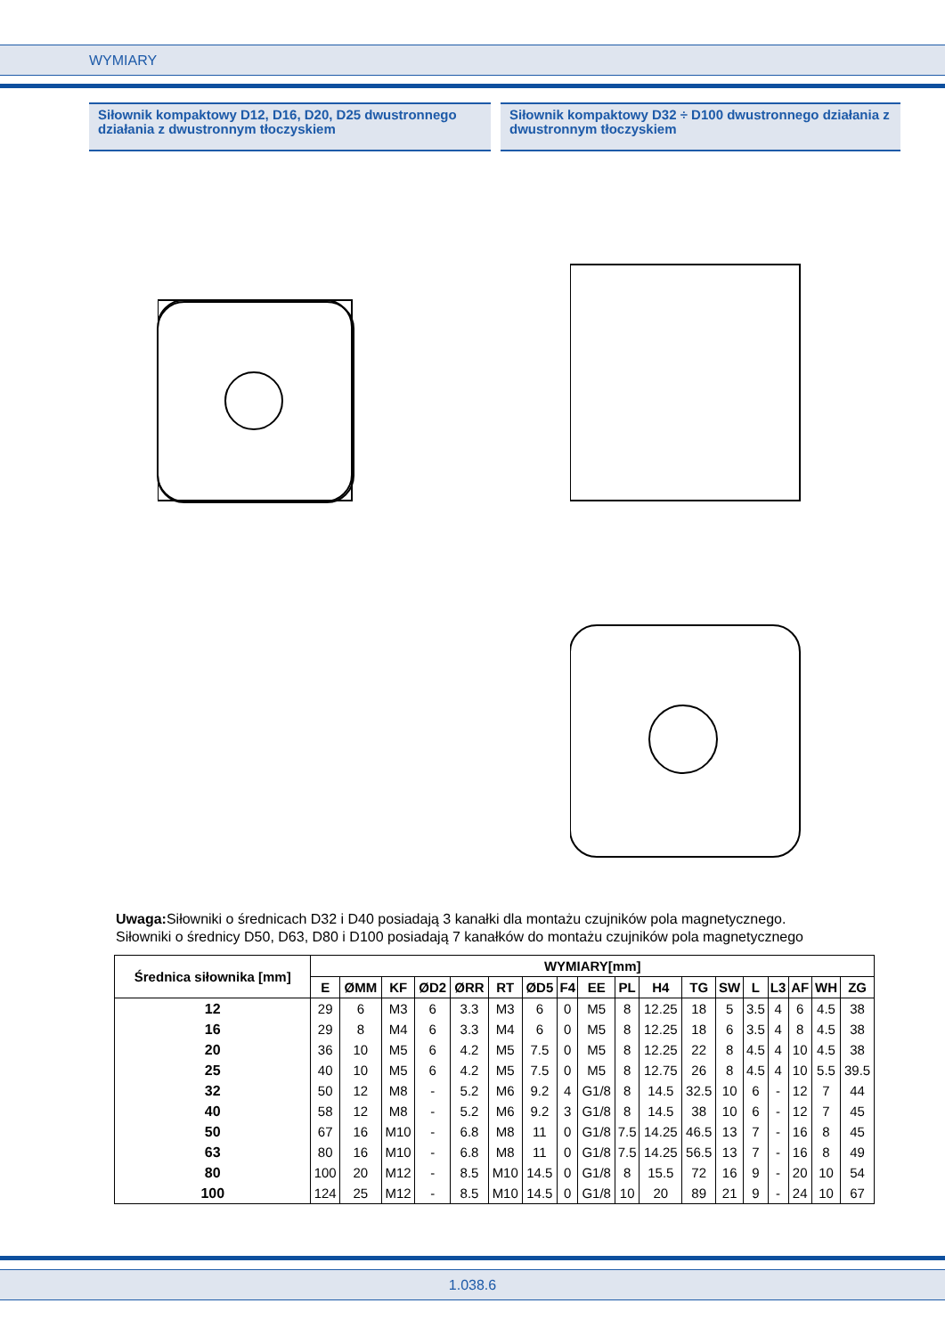WYMIARY
Siłownik kompaktowy D12, D16, D20, D25 dwustronnego działania z dwustronnym tłoczyskiem
Siłownik kompaktowy D32 ÷ D100 dwustronnego działania z dwustronnym tłoczyskiem
Uwaga: Siłowniki o średnicach D32 i D40 posiadają 3 kanałki dla montażu czujników pola magnetycznego.
Siłowniki o średnicy D50, D63, D80 i D100 posiadają 7 kanałków do montażu czujników pola magnetycznego
| Średnica siłownika [mm] | WYMIARY[mm] | | | | | | | | | | | | | | | | | |
| --- | --- | --- | --- | --- | --- | --- | --- | --- | --- | --- | --- | --- | --- | --- | --- | --- | --- | --- |
| | E | ØMM | KF | ØD2 | ØRR | RT | ØD5 | F4 | EE | PL | H4 | TG | SW | L | L3 | AF | WH | ZG |
| 12 | 29 | 6 | M3 | 6 | 3.3 | M3 | 6 | 0 | M5 | 8 | 12.25 | 18 | 5 | 3.5 | 4 | 6 | 4.5 | 38 |
| 16 | 29 | 8 | M4 | 6 | 3.3 | M4 | 6 | 0 | M5 | 8 | 12.25 | 18 | 6 | 3.5 | 4 | 8 | 4.5 | 38 |
| 20 | 36 | 10 | M5 | 6 | 4.2 | M5 | 7.5 | 0 | M5 | 8 | 12.25 | 22 | 8 | 4.5 | 4 | 10 | 4.5 | 38 |
| 25 | 40 | 10 | M5 | 6 | 4.2 | M5 | 7.5 | 0 | M5 | 8 | 12.75 | 26 | 8 | 4.5 | 4 | 10 | 5.5 | 39.5 |
| 32 | 50 | 12 | M8 | - | 5.2 | M6 | 9.2 | 4 | G1/8 | 8 | 14.5 | 32.5 | 10 | 6 | - | 12 | 7 | 44 |
| 40 | 58 | 12 | M8 | - | 5.2 | M6 | 9.2 | 3 | G1/8 | 8 | 14.5 | 38 | 10 | 6 | - | 12 | 7 | 45 |
| 50 | 67 | 16 | M10 | - | 6.8 | M8 | 11 | 0 | G1/8 | 7.5 | 14.25 | 46.5 | 13 | 7 | - | 16 | 8 | 45 |
| 63 | 80 | 16 | M10 | - | 6.8 | M8 | 11 | 0 | G1/8 | 7.5 | 14.25 | 56.5 | 13 | 7 | - | 16 | 8 | 49 |
| 80 | 100 | 20 | M12 | - | 8.5 | M10 | 14.5 | 0 | G1/8 | 8 | 15.5 | 72 | 16 | 9 | - | 20 | 10 | 54 |
| 100 | 124 | 25 | M12 | - | 8.5 | M10 | 14.5 | 0 | G1/8 | 10 | 20 | 89 | 21 | 9 | - | 24 | 10 | 67 |
1.038.6